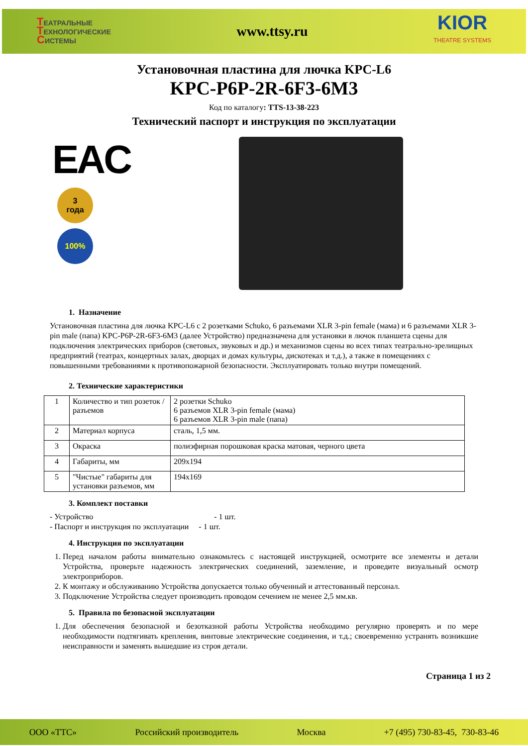ТЕАТРАЛЬНЫЕ
ТЕХНОЛОГИЧЕСКИЕ
СИСТЕМЫ
www.ttsy.ru
KIOR
THEATRE SYSTEMS
Установочная пластина для лючка KPC-L6
KPC-P6P-2R-6F3-6M3
Код по каталогу: TTS-13-38-223
Технический паспорт и инструкция по эксплуатации
EAC
3
года
100%
1. Назначение
Установочная пластина для лючка KPC-L6 с 2 розетками Schuko, 6 разъемами XLR 3-pin female (мама) и 6 разъемами XLR 3-pin male (папа) KPC-P6P-2R-6F3-6M3 (далее Устройство) предназначена для установки в лючок планшета сцены для подключения электрических приборов (световых, звуковых и др.) и механизмов сцены во всех типах театрально-зрелищных предприятий (театрах, концертных залах, дворцах и домах культуры, дискотеках и т.д.), а также в помещениях с повышенными требованиями к противопожарной безопасности. Эксплуатировать только внутри помещений.
2. Технические характеристики
| 1 | Количество и тип розеток / разъемов | 2 розетки Schuko 6 разъемов XLR 3-pin female (мама) 6 разъемов XLR 3-pin male (папа) |
| 2 | Материал корпуса | сталь, 1,5 мм. |
| 3 | Окраска | полиэфирная порошковая краска матовая, черного цвета |
| 4 | Габариты, мм | 209x194 |
| 5 | "Чистые" габариты для установки разъемов, мм | 194x169 |
3. Комплект поставки
- Устройство - 1 шт.
- Паспорт и инструкция по эксплуатации - 1 шт.
4. Инструкция по эксплуатации
1. Перед началом работы внимательно ознакомьтесь с настоящей инструкцией, осмотрите все элементы и детали Устройства, проверьте надежность электрических соединений, заземление, и проведите визуальный осмотр электроприборов.
2. К монтажу и обслуживанию Устройства допускается только обученный и аттестованный персонал.
3. Подключение Устройства следует производить проводом сечением не менее 2,5 мм.кв.
5. Правила по безопасной эксплуатации
1. Для обеспечения безопасной и безотказной работы Устройства необходимо регулярно проверять и по мере необходимости подтягивать крепления, винтовые электрические соединения, и т.д.; своевременно устранять возникшие неисправности и заменять вышедшие из строя детали.
Страница 1 из 2
ООО «ТТС» Российский производитель Москва +7 (495) 730-83-45, 730-83-46